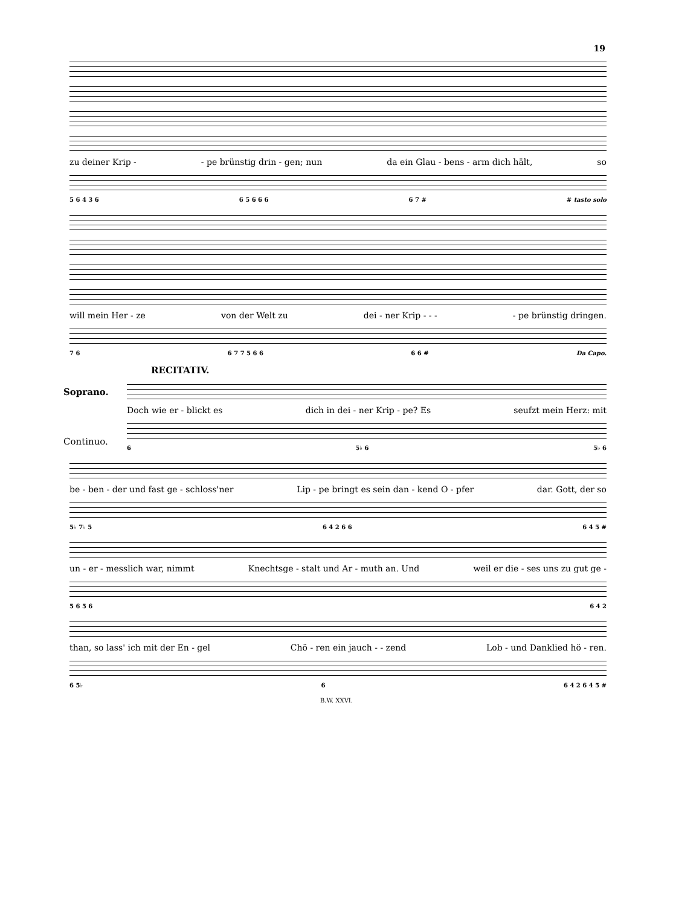19
zu deiner Krip - - pe brünstig drin - gen; nun da ein Glau - bens - arm dich hält, so
5 6 4 3 6 6 5 6 6 6 6 7 # # tasto solo
will mein Her - ze von der Welt zu dei - ner Krip - - - - pe brünstig dringen.
7 6 6 7 7 5 6 6 6 6 # Da Capo.
RECITATIV.
Soprano.
Doch wie er - blickt es dich in dei - ner Krip - pe? Es seufzt mein Herz: mit
Continuo.
6 5♭ 6 5♭ 6
be - ben - der und fast ge - schloss'ner Lip - pe bringt es sein dan - kend O - pfer dar. Gott, der so
5♭ 7♭ 5 6 4 2 6 6 6 4 5 #
un - er - messlich war, nimmt Knechtsge - stalt und Ar - muth an. Und weil er die - ses uns zu gut ge -
5 6 5 6 6 4 2
than, so lass' ich mit der En - gel Chö - ren ein jauch - - zend Lob - und Danklied hö - ren.
6 5♭ 6 6 4 2 6 4 5 #
B.W. XXVI.